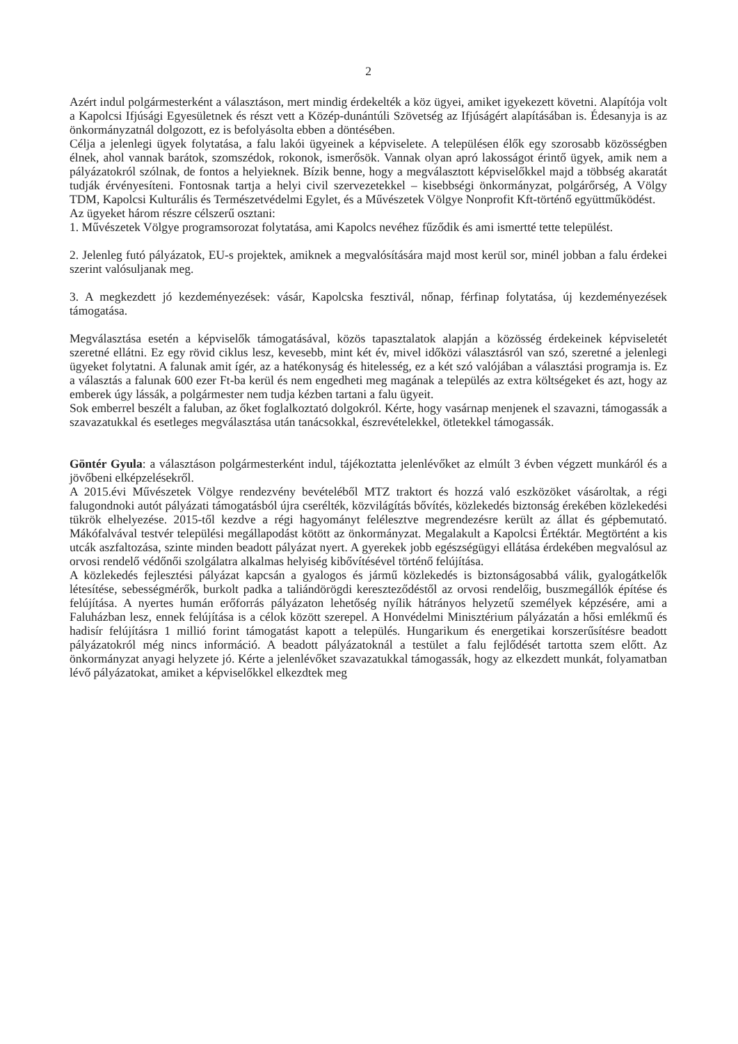2
Azért indul polgármesterként a választáson, mert mindig érdekelték a köz ügyei, amiket igyekezett követni. Alapítója volt a Kapolcsi Ifjúsági Egyesületnek és részt vett a Közép-dunántúli Szövetség az Ifjúságért alapításában is. Édesanyja is az önkormányzatnál dolgozott, ez is befolyásolta ebben a döntésében.
Célja a jelenlegi ügyek folytatása, a falu lakói ügyeinek a képviselete. A településen élők egy szorosabb közösségben élnek, ahol vannak barátok, szomszédok, rokonok, ismerősök. Vannak olyan apró lakosságot érintő ügyek, amik nem a pályázatokról szólnak, de fontos a helyieknek. Bízik benne, hogy a megválasztott képviselőkkel majd a többség akaratát tudják érvényesíteni. Fontosnak tartja a helyi civil szervezetekkel – kisebbségi önkormányzat, polgárőrség, A Völgy TDM, Kapolcsi Kulturális és Természetvédelmi Egylet, és a Művészetek Völgye Nonprofit Kft-történő együttműködést.
Az ügyeket három részre célszerű osztani:
1. Művészetek Völgye programsorozat folytatása, ami Kapolcs nevéhez fűződik és ami ismertté tette települést.
2. Jelenleg futó pályázatok, EU-s projektek, amiknek a megvalósítására majd most kerül sor, minél jobban a falu érdekei szerint valósuljanak meg.
3. A megkezdett jó kezdeményezések: vásár, Kapolcska fesztivál, nőnap, férfinap folytatása, új kezdeményezések támogatása.
Megválasztása esetén a képviselők támogatásával, közös tapasztalatok alapján a közösség érdekeinek képviseletét szeretné ellátni. Ez egy rövid ciklus lesz, kevesebb, mint két év, mivel időközi választásról van szó, szeretné a jelenlegi ügyeket folytatni. A falunak amit ígér, az a hatékonyság és hitelesség, ez a két szó valójában a választási programja is. Ez a választás a falunak 600 ezer Ft-ba kerül és nem engedheti meg magának a település az extra költségeket és azt, hogy az emberek úgy lássák, a polgármester nem tudja kézben tartani a falu ügyeit.
Sok emberrel beszélt a faluban, az őket foglalkoztató dolgokról. Kérte, hogy vasárnap menjenek el szavazni, támogassák a szavazatukkal és esetleges megválasztása után tanácsokkal, észrevételekkel, ötletekkel támogassák.
Göntér Gyula: a választáson polgármesterként indul, tájékoztatta jelenlévőket az elmúlt 3 évben végzett munkáról és a jövőbeni elképzelésekről.
A 2015.évi Művészetek Völgye rendezvény bevételéből MTZ traktort és hozzá való eszközöket vásároltak, a régi falugondnoki autót pályázati támogatásból újra cserélték, közvilágítás bővítés, közlekedés biztonság érekében közlekedési tükrök elhelyezése. 2015-től kezdve a régi hagyományt felélesztve megrendezésre került az állat és gépbemutató. Mákófalvával testvér települési megállapodást kötött az önkormányzat. Megalakult a Kapolcsi Értéktár. Megtörtént a kis utcák aszfaltozása, szinte minden beadott pályázat nyert. A gyerekek jobb egészségügyi ellátása érdekében megvalósul az orvosi rendelő védőnői szolgálatra alkalmas helyiség kibővítésével történő felújítása.
A közlekedés fejlesztési pályázat kapcsán a gyalogos és jármű közlekedés is biztonságosabbá válik, gyalogátkelők létesítése, sebességmérők, burkolt padka a taliándörögdi kereszteződéstől az orvosi rendelőig, buszmegállók építése és felújítása. A nyertes humán erőforrás pályázaton lehetőség nyílik hátrányos helyzetű személyek képzésére, ami a Faluházban lesz, ennek felújítása is a célok között szerepel. A Honvédelmi Minisztérium pályázatán a hősi emlékmű és hadisír felújításra 1 millió forint támogatást kapott a település. Hungarikum és energetikai korszerűsítésre beadott pályázatokról még nincs információ. A beadott pályázatoknál a testület a falu fejlődését tartotta szem előtt. Az önkormányzat anyagi helyzete jó. Kérte a jelenlévőket szavazatukkal támogassák, hogy az elkezdett munkát, folyamatban lévő pályázatokat, amiket a képviselőkkel elkezdtek meg